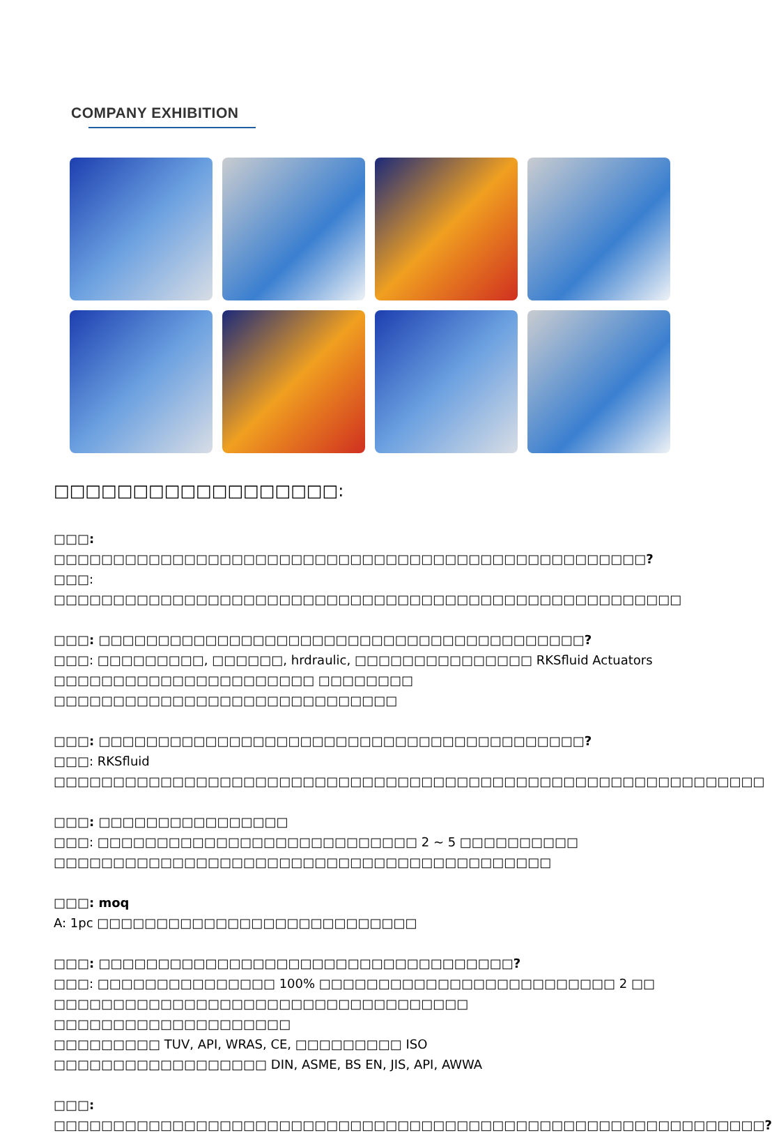COMPANY EXHIBITION
□□□□□□□□□□□□□□□□□□:
□□□: □□□□□□□□□□□□□□□□□□□□□□□□□□□□□□□□□□□□□□□□□□□□□□□□□□?
□□□: □□□□□□□□□□□□□□□□□□□□□□□□□□□□□□□□□□□□□□□□□□□□□□□□□□□□□
□□□: □□□□□□□□□□□□□□□□□□□□□□□□□□□□□□□□□□□□□□□□□?
□□□: □□□□□□□□□, □□□□□□, hrdraulic, □□□□□□□□□□□□□□□ RKSfluid Actuators □□□□□□□□□□□□□□□□□□□□□□ □□□□□□□□ □□□□□□□□□□□□□□□□□□□□□□□□□□□□□
□□□: □□□□□□□□□□□□□□□□□□□□□□□□□□□□□□□□□□□□□□□□□?
□□□: RKSfluid □□□□□□□□□□□□□□□□□□□□□□□□□□□□□□□□□□□□□□□□□□□□□□□□□□□□□□□□□□□□
□□□: □□□□□□□□□□□□□□□□
□□□: □□□□□□□□□□□□□□□□□□□□□□□□□□□ 2 ~ 5 □□□□□□□□□□ □□□□□□□□□□□□□□□□□□□□□□□□□□□□□□□□□□□□□□□□□□
□□□: moq
A: 1pc □□□□□□□□□□□□□□□□□□□□□□□□□□□
□□□: □□□□□□□□□□□□□□□□□□□□□□□□□□□□□□□□□□□?
□□□: □□□□□□□□□□□□□□□ 100% □□□□□□□□□□□□□□□□□□□□□□□□□ 2 □□ □□□□□□□□□□□□□□□□□□□□□□□□□□□□□□□□□□□ □□□□□□□□□□□□□□□□□□□□
□□□□□□□□□ TUV, API, WRAS, CE, □□□□□□□□□ ISO
□□□□□□□□□□□□□□□□□□ DIN, ASME, BS EN, JIS, API, AWWA
□□□: □□□□□□□□□□□□□□□□□□□□□□□□□□□□□□□□□□□□□□□□□□□□□□□□□□□□□□□□□□□□?